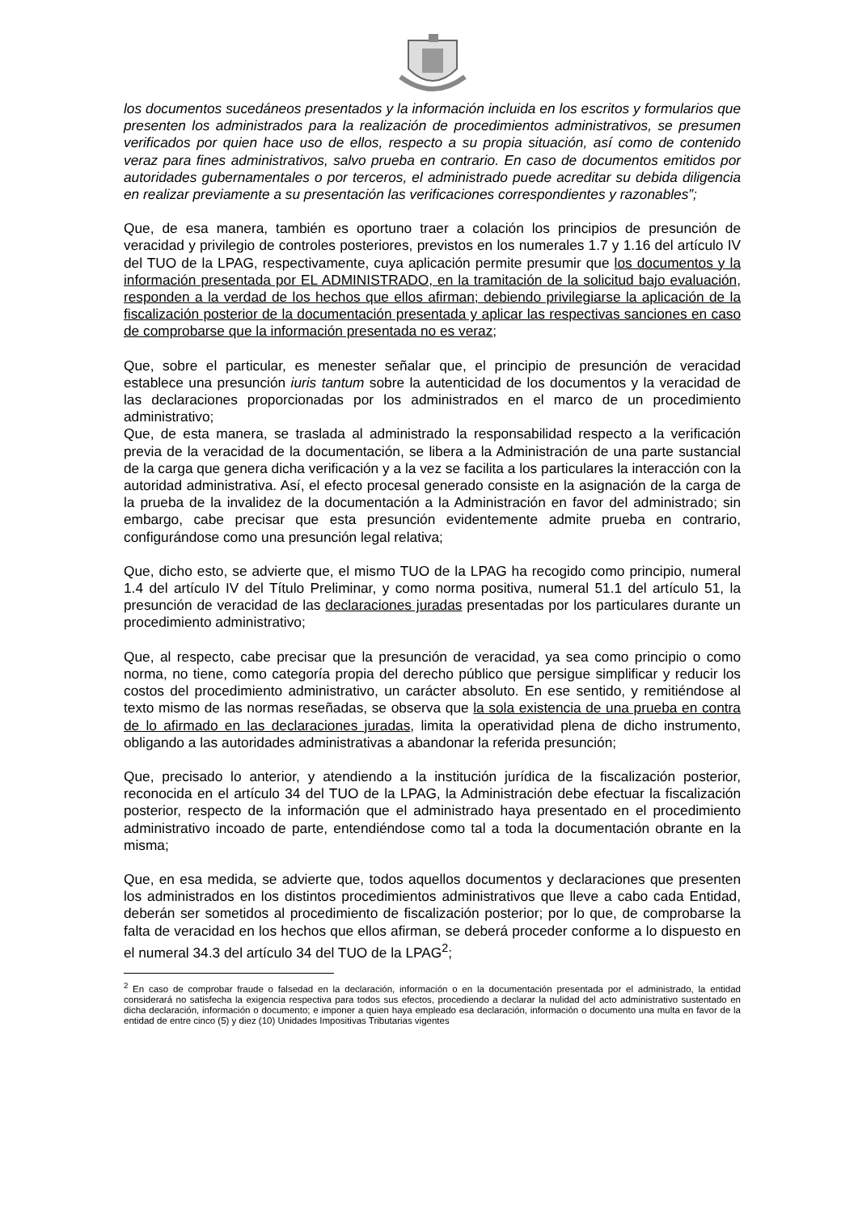los documentos sucedáneos presentados y la información incluida en los escritos y formularios que presenten los administrados para la realización de procedimientos administrativos, se presumen verificados por quien hace uso de ellos, respecto a su propia situación, así como de contenido veraz para fines administrativos, salvo prueba en contrario. En caso de documentos emitidos por autoridades gubernamentales o por terceros, el administrado puede acreditar su debida diligencia en realizar previamente a su presentación las verificaciones correspondientes y razonables”;
Que, de esa manera, también es oportuno traer a colación los principios de presunción de veracidad y privilegio de controles posteriores, previstos en los numerales 1.7 y 1.16 del artículo IV del TUO de la LPAG, respectivamente, cuya aplicación permite presumir que los documentos y la información presentada por EL ADMINISTRADO, en la tramitación de la solicitud bajo evaluación, responden a la verdad de los hechos que ellos afirman; debiendo privilegiarse la aplicación de la fiscalización posterior de la documentación presentada y aplicar las respectivas sanciones en caso de comprobarse que la información presentada no es veraz;
Que, sobre el particular, es menester señalar que, el principio de presunción de veracidad establece una presunción iuris tantum sobre la autenticidad de los documentos y la veracidad de las declaraciones proporcionadas por los administrados en el marco de un procedimiento administrativo;
Que, de esta manera, se traslada al administrado la responsabilidad respecto a la verificación previa de la veracidad de la documentación, se libera a la Administración de una parte sustancial de la carga que genera dicha verificación y a la vez se facilita a los particulares la interacción con la autoridad administrativa. Así, el efecto procesal generado consiste en la asignación de la carga de la prueba de la invalidez de la documentación a la Administración en favor del administrado; sin embargo, cabe precisar que esta presunción evidentemente admite prueba en contrario, configurándose como una presunción legal relativa;
Que, dicho esto, se advierte que, el mismo TUO de la LPAG ha recogido como principio, numeral 1.4 del artículo IV del Título Preliminar, y como norma positiva, numeral 51.1 del artículo 51, la presunción de veracidad de las declaraciones juradas presentadas por los particulares durante un procedimiento administrativo;
Que, al respecto, cabe precisar que la presunción de veracidad, ya sea como principio o como norma, no tiene, como categoría propia del derecho público que persigue simplificar y reducir los costos del procedimiento administrativo, un carácter absoluto. En ese sentido, y remitiéndose al texto mismo de las normas reseñadas, se observa que la sola existencia de una prueba en contra de lo afirmado en las declaraciones juradas, limita la operatividad plena de dicho instrumento, obligando a las autoridades administrativas a abandonar la referida presunción;
Que, precisado lo anterior, y atendiendo a la institución jurídica de la fiscalización posterior, reconocida en el artículo 34 del TUO de la LPAG, la Administración debe efectuar la fiscalización posterior, respecto de la información que el administrado haya presentado en el procedimiento administrativo incoado de parte, entendiéndose como tal a toda la documentación obrante en la misma;
Que, en esa medida, se advierte que, todos aquellos documentos y declaraciones que presenten los administrados en los distintos procedimientos administrativos que lleve a cabo cada Entidad, deberán ser sometidos al procedimiento de fiscalización posterior; por lo que, de comprobarse la falta de veracidad en los hechos que ellos afirman, se deberá proceder conforme a lo dispuesto en el numeral 34.3 del artículo 34 del TUO de la LPAG<sup>2</sup>;
<sup>2</sup> En caso de comprobar fraude o falsedad en la declaración, información o en la documentación presentada por el administrado, la entidad considerará no satisfecha la exigencia respectiva para todos sus efectos, procediendo a declarar la nulidad del acto administrativo sustentado en dicha declaración, información o documento; e imponer a quien haya empleado esa declaración, información o documento una multa en favor de la entidad de entre cinco (5) y diez (10) Unidades Impositivas Tributarias vigentes